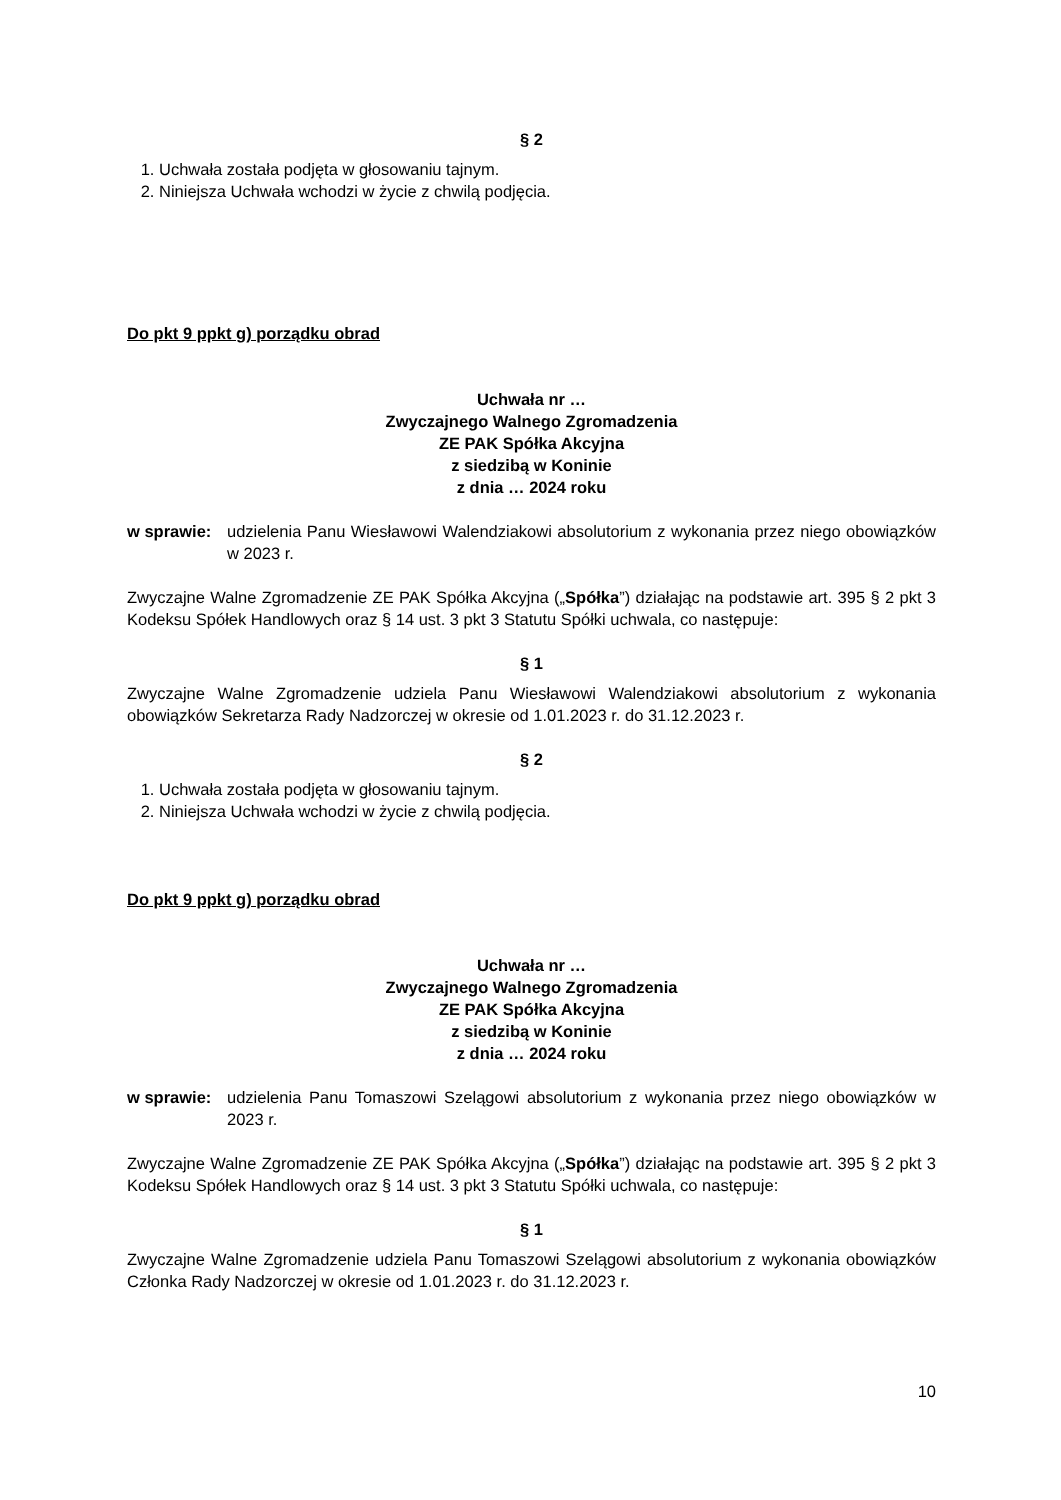§ 2
1. Uchwała została podjęta w głosowaniu tajnym.
2. Niniejsza Uchwała wchodzi w życie z chwilą podjęcia.
Do pkt 9 ppkt g) porządku obrad
Uchwała nr …
Zwyczajnego Walnego Zgromadzenia
ZE PAK Spółka Akcyjna
z siedzibą w Koninie
z dnia … 2024 roku
w sprawie: udzielenia Panu Wiesławowi Walendziakowi absolutorium z wykonania przez niego obowiązków w 2023 r.
Zwyczajne Walne Zgromadzenie ZE PAK Spółka Akcyjna („Spółka”) działając na podstawie art. 395 § 2 pkt 3 Kodeksu Spółek Handlowych oraz § 14 ust. 3 pkt 3 Statutu Spółki uchwala, co następuje:
§ 1
Zwyczajne Walne Zgromadzenie udziela Panu Wiesławowi Walendziakowi absolutorium z wykonania obowiązków Sekretarza Rady Nadzorczej w okresie od 1.01.2023 r. do 31.12.2023 r.
§ 2
1. Uchwała została podjęta w głosowaniu tajnym.
2. Niniejsza Uchwała wchodzi w życie z chwilą podjęcia.
Do pkt 9 ppkt g) porządku obrad
Uchwała nr …
Zwyczajnego Walnego Zgromadzenia
ZE PAK Spółka Akcyjna
z siedzibą w Koninie
z dnia … 2024 roku
w sprawie: udzielenia Panu Tomaszowi Szelągowi absolutorium z wykonania przez niego obowiązków w 2023 r.
Zwyczajne Walne Zgromadzenie ZE PAK Spółka Akcyjna („Spółka”) działając na podstawie art. 395 § 2 pkt 3 Kodeksu Spółek Handlowych oraz § 14 ust. 3 pkt 3 Statutu Spółki uchwala, co następuje:
§ 1
Zwyczajne Walne Zgromadzenie udziela Panu Tomaszowi Szelągowi absolutorium z wykonania obowiązków Członka Rady Nadzorczej w okresie od 1.01.2023 r. do 31.12.2023 r.
10